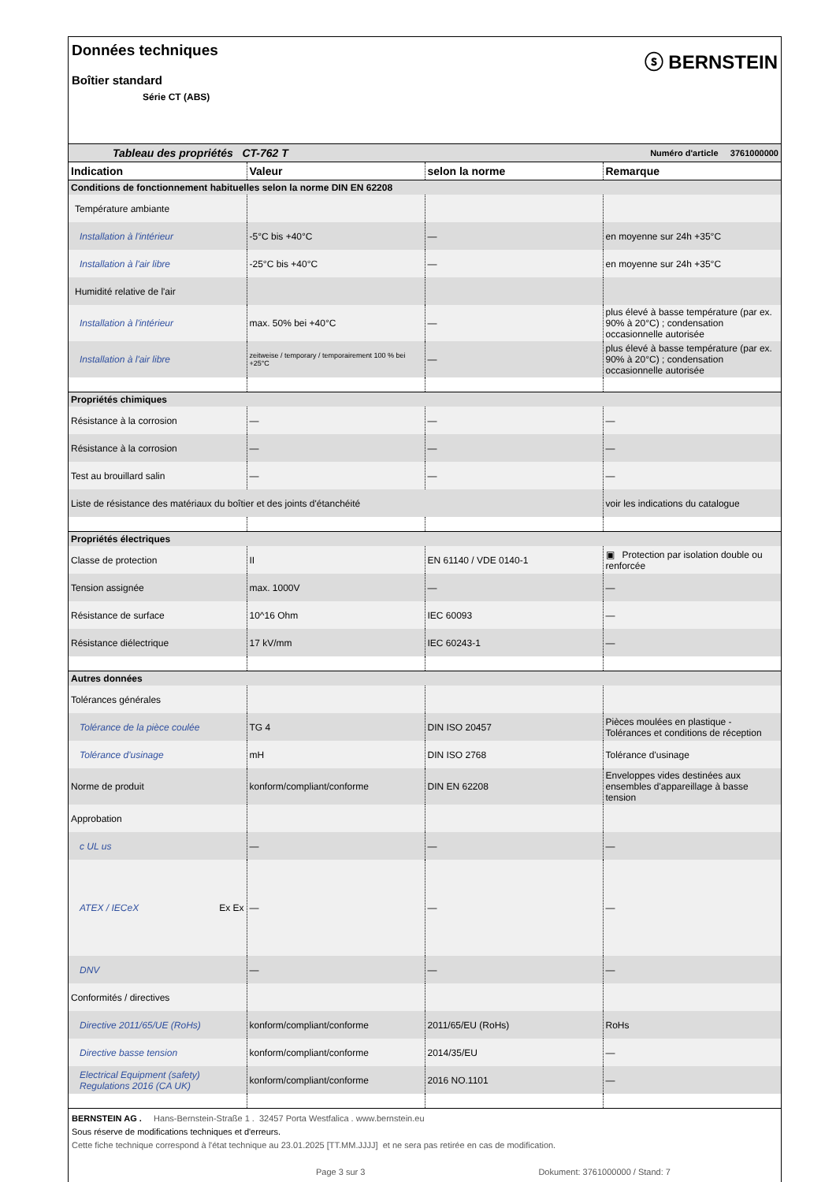Données techniques
Boîtier standard
Série CT (ABS)
ⓢ BERNSTEIN
| Tableau des propriétés CT-762 T | | | Numéro d'article 3761000000 |
| Indication | Valeur | selon la norme | Remarque |
| Conditions de fonctionnement habituelles selon la norme DIN EN 62208 | | | |
| Température ambiante | | | |
| Installation à l'intérieur | -5°C bis +40°C | — | en moyenne sur 24h +35°C |
| Installation à l'air libre | -25°C bis +40°C | — | en moyenne sur 24h +35°C |
| Humidité relative de l'air | | | |
| Installation à l'intérieur | max. 50% bei +40°C | — | plus élevé à basse température (par ex. 90% à 20°C) ; condensation occasionnelle autorisée |
| Installation à l'air libre | zeitweise / temporary / temporairement 100 % bei +25°C | — | plus élevé à basse température (par ex. 90% à 20°C) ; condensation occasionnelle autorisée |
| Propriétés chimiques | | | |
| Résistance à la corrosion | — | — | — |
| Résistance à la corrosion | — | — | — |
| Test au brouillard salin | — | — | — |
| Liste de résistance des matériaux du boîtier et des joints d'étanchéité | | | voir les indications du catalogue |
| Propriétés électriques | | | |
| Classe de protection | II | EN 61140 / VDE 0140-1 | ▣ Protection par isolation double ou renforcée |
| Tension assignée | max. 1000V | — | — |
| Résistance de surface | 10^16 Ohm | IEC 60093 | — |
| Résistance diélectrique | 17 kV/mm | IEC 60243-1 | — |
| Autres données | | | |
| Tolérances générales | | | |
| Tolérance de la pièce coulée | TG 4 | DIN ISO 20457 | Pièces moulées en plastique - Tolérances et conditions de réception |
| Tolérance d'usinage | mH | DIN ISO 2768 | Tolérance d'usinage |
| Norme de produit | konform/compliant/conforme | DIN EN 62208 | Enveloppes vides destinées aux ensembles d'appareillage à basse tension |
| Approbation | | | |
| c UL us | — | — | — |
| ATEX / IECeX Ex Ex | — | — | — |
| DNV | — | — | — |
| Conformités / directives | | | |
| Directive 2011/65/UE (RoHs) | konform/compliant/conforme | 2011/65/EU (RoHs) | RoHs |
| Directive basse tension | konform/compliant/conforme | 2014/35/EU | — |
| Electrical Equipment (safety) Regulations 2016 (CA UK) | konform/compliant/conforme | 2016 NO.1101 | — |
BERNSTEIN AG . Hans-Bernstein-Straße 1 . 32457 Porta Westfalica . www.bernstein.eu
Sous réserve de modifications techniques et d'erreurs.
Cette fiche technique correspond à l'état technique au 23.01.2025 [TT.MM.JJJJ] et ne sera pas retirée en cas de modification.
Page 3 sur 3 Dokument: 3761000000 / Stand: 7